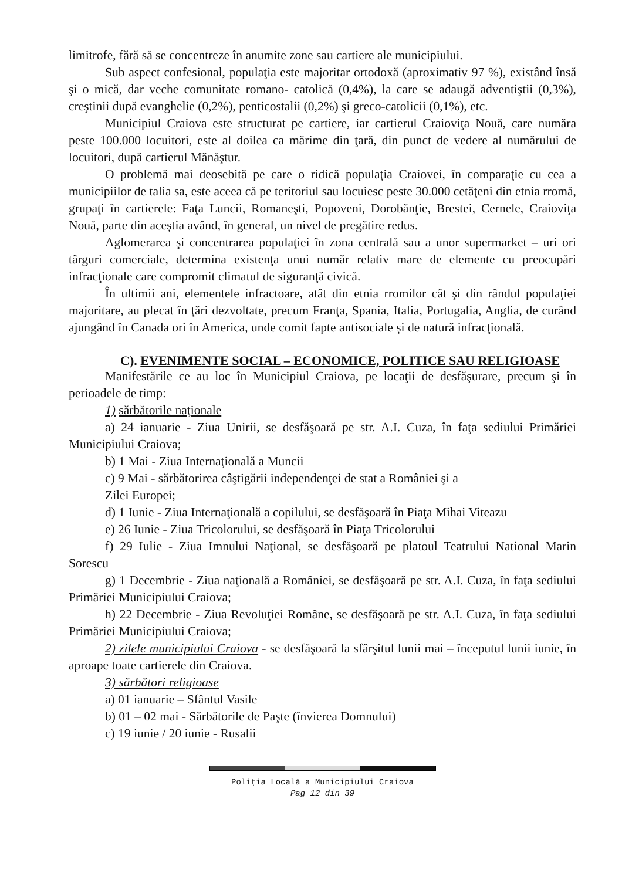limitrofe, fără să se concentreze în anumite zone sau cartiere ale municipiului.
Sub aspect confesional, populaţia este majoritar ortodoxă (aproximativ 97 %), existând însă şi o mică, dar veche comunitate romano- catolică (0,4%), la care se adaugă adventiştii (0,3%), creştinii după evanghelie (0,2%), penticostalii (0,2%) şi greco-catolicii (0,1%), etc.
Municipiul Craiova este structurat pe cartiere, iar cartierul Craioviţa Nouă, care număra peste 100.000 locuitori, este al doilea ca mărime din ţară, din punct de vedere al numărului de locuitori, după cartierul Mănăştur.
O problemă mai deosebită pe care o ridică populaţia Craiovei, în comparaţie cu cea a municipiilor de talia sa, este aceea că pe teritoriul sau locuiesc peste 30.000 cetăţeni din etnia rromă, grupaţi în cartierele: Faţa Luncii, Romaneşti, Popoveni, Dorobănţie, Brestei, Cernele, Craioviţa Nouă, parte din aceștia având, în general, un nivel de pregătire redus.
Aglomerarea şi concentrarea populaţiei în zona centrală sau a unor supermarket – uri ori târguri comerciale, determina existenţa unui număr relativ mare de elemente cu preocupări infracţionale care compromit climatul de siguranţă civică.
În ultimii ani, elementele infractoare, atât din etnia rromilor cât şi din rândul populaţiei majoritare, au plecat în ţări dezvoltate, precum Franţa, Spania, Italia, Portugalia, Anglia, de curând ajungând în Canada ori în America, unde comit fapte antisociale și de natură infracţională.
C). EVENIMENTE SOCIAL – ECONOMICE, POLITICE SAU RELIGIOASE
Manifestările ce au loc în Municipiul Craiova, pe locaţii de desfăşurare, precum şi în perioadele de timp:
1) sărbătorile naţionale
a) 24 ianuarie - Ziua Unirii, se desfăşoară pe str. A.I. Cuza, în faţa sediului Primăriei Municipiului Craiova;
b) 1 Mai - Ziua Internaţională a Muncii
c) 9 Mai - sărbătorirea câştigării independenţei de stat a României şi a
Zilei Europei;
d) 1 Iunie - Ziua Internaţională a copilului, se desfăşoară în Piaţa Mihai Viteazu
e) 26 Iunie - Ziua Tricolorului, se desfăşoară în Piaţa Tricolorului
f) 29 Iulie - Ziua Imnului Naţional, se desfăşoară pe platoul Teatrului National Marin Sorescu
g) 1 Decembrie - Ziua naţională a României, se desfăşoară pe str. A.I. Cuza, în faţa sediului Primăriei Municipiului Craiova;
h) 22 Decembrie - Ziua Revoluţiei Române, se desfăşoară pe str. A.I. Cuza, în faţa sediului Primăriei Municipiului Craiova;
2) zilele municipiului Craiova - se desfăşoară la sfârşitul lunii mai – începutul lunii iunie, în aproape toate cartierele din Craiova.
3) sărbători religioase
a) 01 ianuarie – Sfântul Vasile
b) 01 – 02 mai - Sărbătorile de Paşte (învierea Domnului)
c) 19 iunie / 20 iunie - Rusalii
Poliţia Locală a Municipiului Craiova
Pag 12 din 39